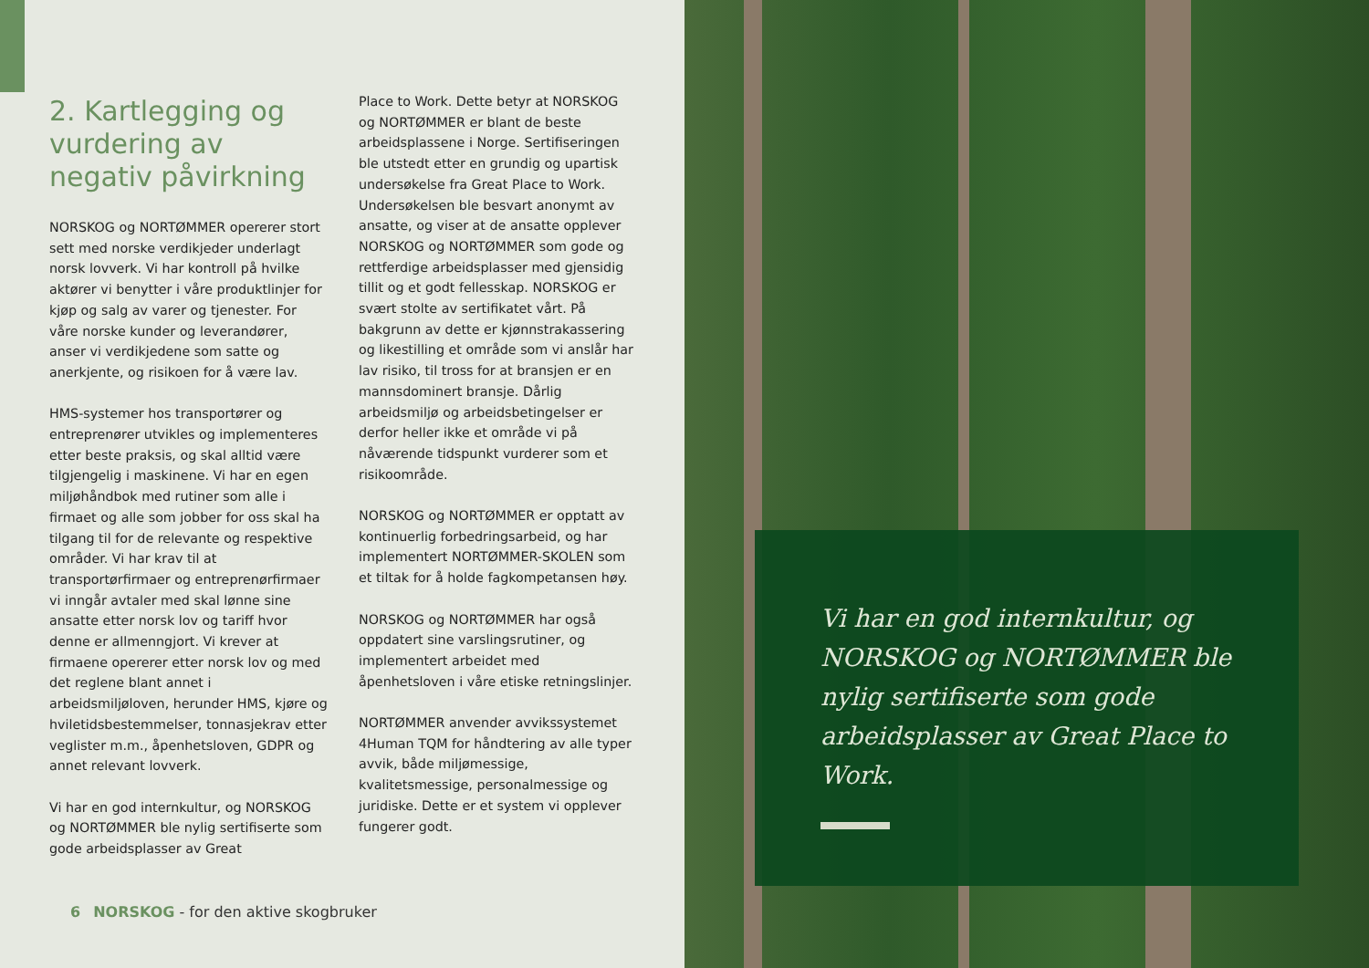2. Kartlegging og vurdering av negativ påvirkning
NORSKOG og NORTØMMER opererer stort sett med norske verdikjeder underlagt norsk lovverk. Vi har kontroll på hvilke aktører vi benytter i våre produktlinjer for kjøp og salg av varer og tjenester. For våre norske kunder og leverandører, anser vi verdikjedene som satte og anerkjente, og risikoen for å være lav.
HMS-systemer hos transportører og entreprenører utvikles og implementeres etter beste praksis, og skal alltid være tilgjengelig i maskinene. Vi har en egen miljøhåndbok med rutiner som alle i firmaet og alle som jobber for oss skal ha tilgang til for de relevante og respektive områder. Vi har krav til at transportørfirmaer og entreprenørfirmaer vi inngår avtaler med skal lønne sine ansatte etter norsk lov og tariff hvor denne er allmenngjort. Vi krever at firmaene opererer etter norsk lov og med det reglene blant annet i arbeidsmiljøloven, herunder HMS, kjøre og hviletidsbestemmelser, tonnasjekrav etter veglister m.m., åpenhetsloven, GDPR og annet relevant lovverk.
Vi har en god internkultur, og NORSKOG og NORTØMMER ble nylig sertifiserte som gode arbeidsplasser av Great
Place to Work. Dette betyr at NORSKOG og NORTØMMER er blant de beste arbeidsplassene i Norge. Sertifiseringen ble utstedt etter en grundig og upartisk undersøkelse fra Great Place to Work. Undersøkelsen ble besvart anonymt av ansatte, og viser at de ansatte opplever NORSKOG og NORTØMMER som gode og rettferdige arbeidsplasser med gjensidig tillit og et godt fellesskap. NORSKOG er svært stolte av sertifikatet vårt. På bakgrunn av dette er kjønnstrakassering og likestilling et område som vi anslår har lav risiko, til tross for at bransjen er en mannsdominert bransje. Dårlig arbeidsmiljø og arbeidsbetingelser er derfor heller ikke et område vi på nåværende tidspunkt vurderer som et risikoområde.
NORSKOG og NORTØMMER er opptatt av kontinuerlig forbedringsarbeid, og har implementert NORTØMMER-SKOLEN som et tiltak for å holde fagkompetansen høy.
NORSKOG og NORTØMMER har også oppdatert sine varslingsrutiner, og implementert arbeidet med åpenhetsloven i våre etiske retningslinjer.
NORTØMMER anvender avvikssystemet 4Human TQM for håndtering av alle typer avvik, både miljømessige, kvalitetsmessige, personalmessige og juridiske. Dette er et system vi opplever fungerer godt.
6 NORSKOG - for den aktive skogbruker
Vi har en god internkultur, og NORSKOG og NORTØMMER ble nylig sertifiserte som gode arbeidsplasser av Great Place to Work.